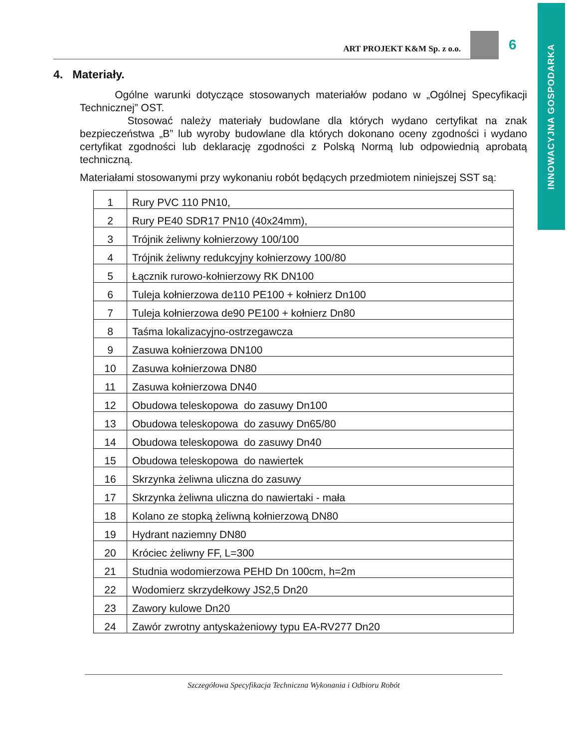INNOWACYJNA GOSPODARKA
ART PROJEKT K&M Sp. z o.o.
6
4. Materiały.
Ogólne warunki dotyczące stosowanych materiałów podano w „Ogólnej Specyfikacji Technicznej” OST.
Stosować należy materiały budowlane dla których wydano certyfikat na znak bezpieczeństwa „B” lub wyroby budowlane dla których dokonano oceny zgodności i wydano certyfikat zgodności lub deklarację zgodności z Polską Normą lub odpowiednią aprobatą techniczną.
Materiałami stosowanymi przy wykonaniu robót będących przedmiotem niniejszej SST są:
| 1 | Rury PVC 110 PN10, |
| 2 | Rury PE40 SDR17 PN10 (40x24mm), |
| 3 | Trójnik żeliwny kołnierzowy 100/100 |
| 4 | Trójnik żeliwny redukcyjny kołnierzowy 100/80 |
| 5 | Łącznik rurowo-kołnierzowy RK DN100 |
| 6 | Tuleja kołnierzowa de110 PE100 + kołnierz Dn100 |
| 7 | Tuleja kołnierzowa de90 PE100 + kołnierz Dn80 |
| 8 | Taśma lokalizacyjno-ostrzegawcza |
| 9 | Zasuwa kołnierzowa DN100 |
| 10 | Zasuwa kołnierzowa DN80 |
| 11 | Zasuwa kołnierzowa DN40 |
| 12 | Obudowa teleskopowa do zasuwy Dn100 |
| 13 | Obudowa teleskopowa do zasuwy Dn65/80 |
| 14 | Obudowa teleskopowa do zasuwy Dn40 |
| 15 | Obudowa teleskopowa do nawiertek |
| 16 | Skrzynka żeliwna uliczna do zasuwy |
| 17 | Skrzynka żeliwna uliczna do nawiertaki - mała |
| 18 | Kolano ze stopką żeliwną kołnierzową DN80 |
| 19 | Hydrant naziemny DN80 |
| 20 | Króciec żeliwny FF, L=300 |
| 21 | Studnia wodomierzowa PEHD Dn 100cm, h=2m |
| 22 | Wodomierz skrzydełkowy JS2,5 Dn20 |
| 23 | Zawory kulowe Dn20 |
| 24 | Zawór zwrotny antyskażeniowy typu EA-RV277 Dn20 |
Szczegółowa Specyfikacja Techniczna Wykonania i Odbioru Robót